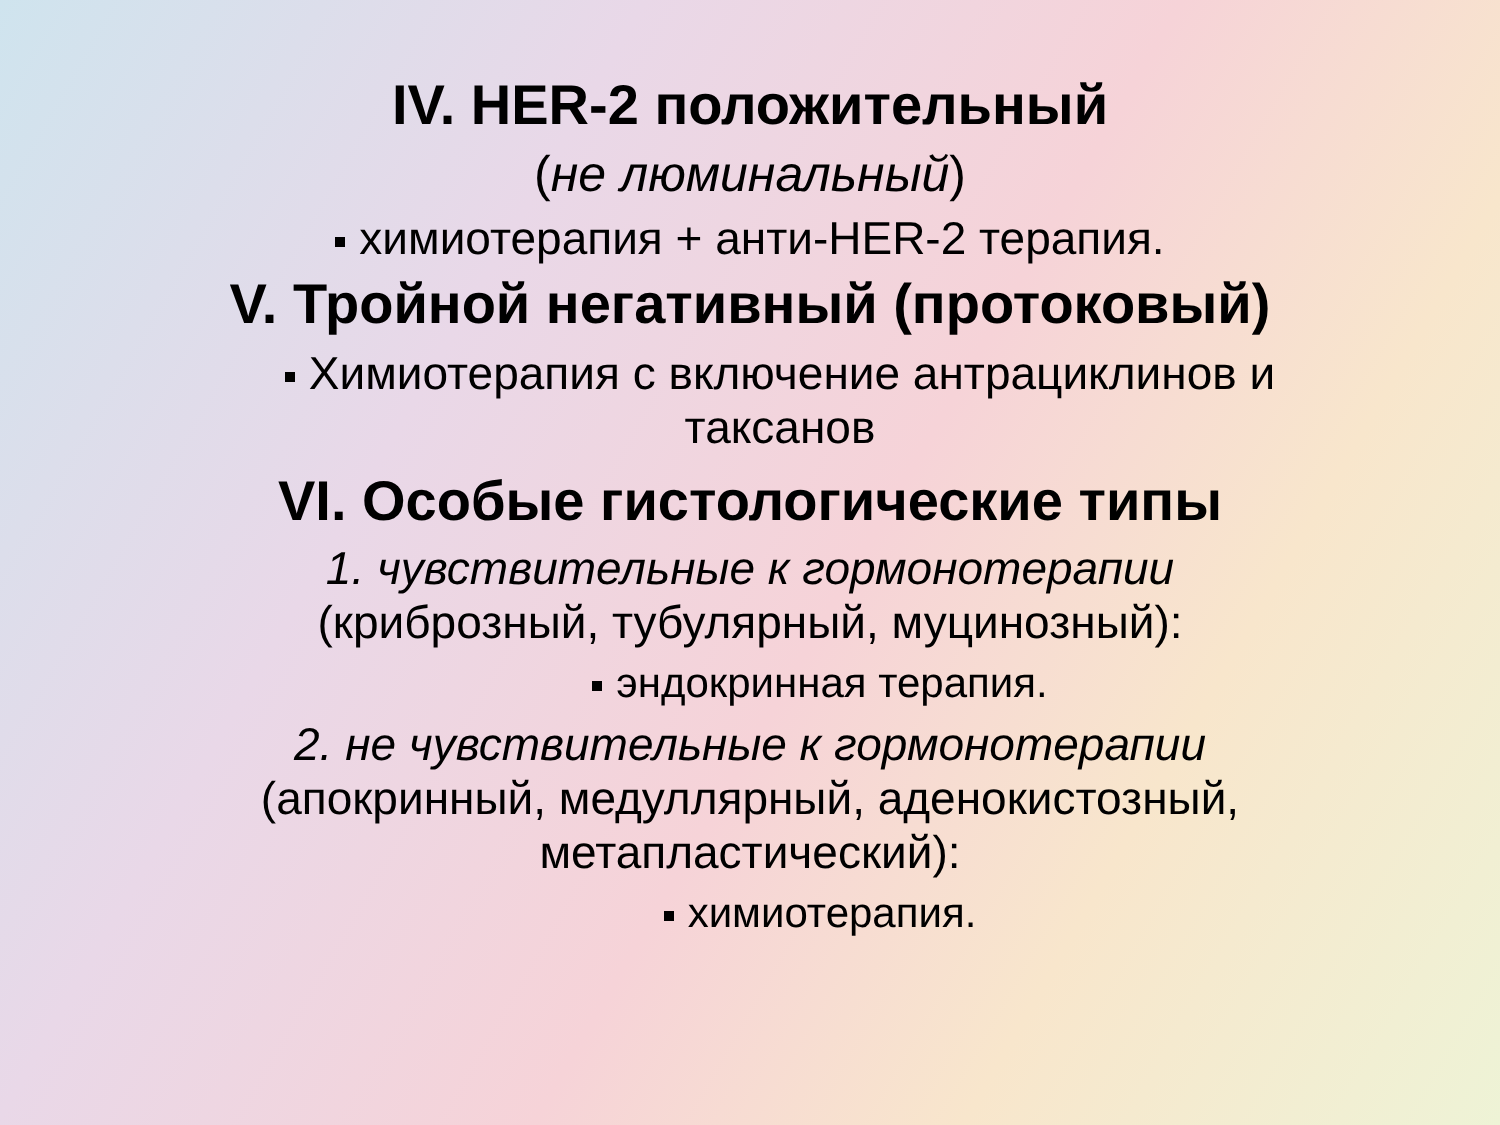IV. HER-2 положительный
(не люминальный)
химиотерапия + анти-HER-2 терапия.
V. Тройной негативный (протоковый)
Химиотерапия с включение антрациклинов и
таксанов
VI. Особые гистологические типы
1. чувствительные к гормонотерапии
(криброзный, тубулярный, муцинозный):
эндокринная терапия.
2. не чувствительные к гормонотерапии
(апокринный, медуллярный, аденокистозный,
метапластический):
химиотерапия.